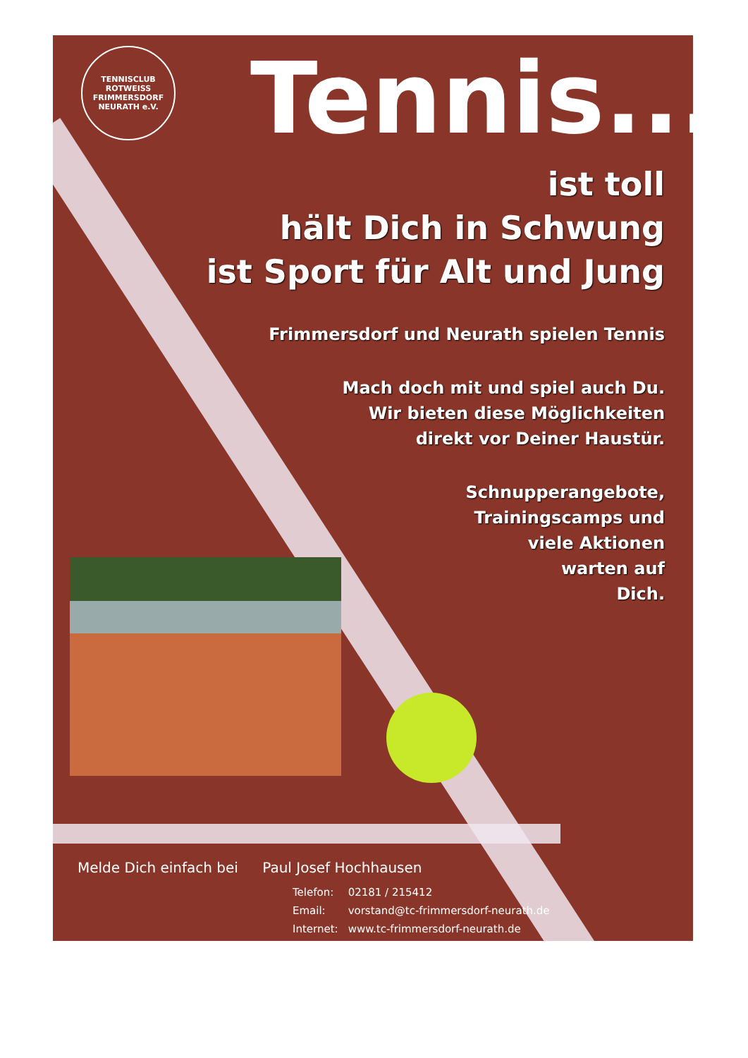TENNISCLUB ROTWEISS
FRIMMERSDORF
NEURATH e.V.
Tennis...
ist toll
hält Dich in Schwung
ist Sport für Alt und Jung
Frimmersdorf und Neurath spielen Tennis
Mach doch mit und spiel auch Du.
Wir bieten diese Möglichkeiten
direkt vor Deiner Haustür.
Schnupperangebote,
Trainingscamps und
viele Aktionen
warten auf
Dich.
Melde Dich einfach bei Paul Josef Hochhausen
| Telefon: | 02181 / 215412 |
| Email: | vorstand@tc-frimmersdorf-neurath.de |
| Internet: | www.tc-frimmersdorf-neurath.de |